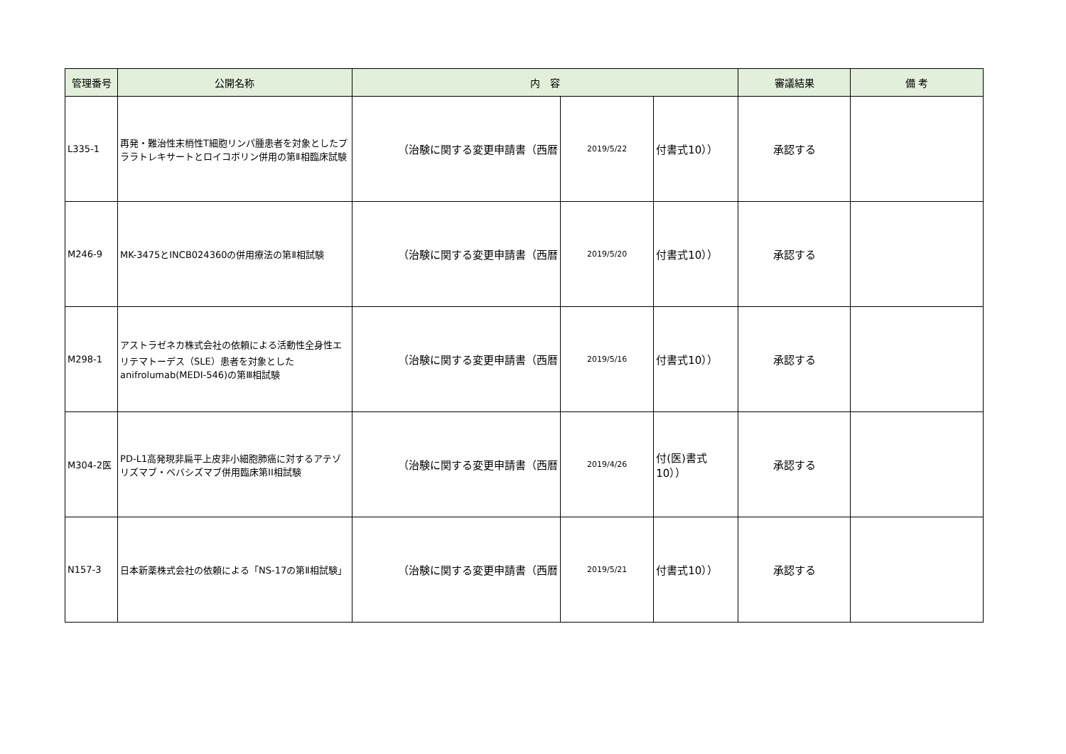| 管理番号 | 公開名称 | 内 容 | | | 審議結果 | 備 考 |
| --- | --- | --- | --- | --- | --- | --- |
| L335-1 | 再発・難治性末梢性T細胞リンパ腫患者を対象としたプララトレキサートとロイコボリン併用の第Ⅱ相臨床試験 | （治験に関する変更申請書（西暦 | 2019/5/22 | 付書式10）） | 承認する | |
| M246-9 | MK-3475とINCB024360の併用療法の第Ⅱ相試験 | （治験に関する変更申請書（西暦 | 2019/5/20 | 付書式10）） | 承認する | |
| M298-1 | アストラゼネカ株式会社の依頼による活動性全身性エリテマトーデス（SLE）患者を対象としたanifrolumab(MEDI-546)の第Ⅲ相試験 | （治験に関する変更申請書（西暦 | 2019/5/16 | 付書式10）） | 承認する | |
| M304-2医 | PD-L1高発現非扁平上皮非小細胞肺癌に対するアテゾリズマブ・ベバシズマブ併用臨床第II相試験 | （治験に関する変更申請書（西暦 | 2019/4/26 | 付(医)書式10）） | 承認する | |
| N157-3 | 日本新薬株式会社の依頼による「NS-17の第Ⅱ相試験」 | （治験に関する変更申請書（西暦 | 2019/5/21 | 付書式10）） | 承認する | |